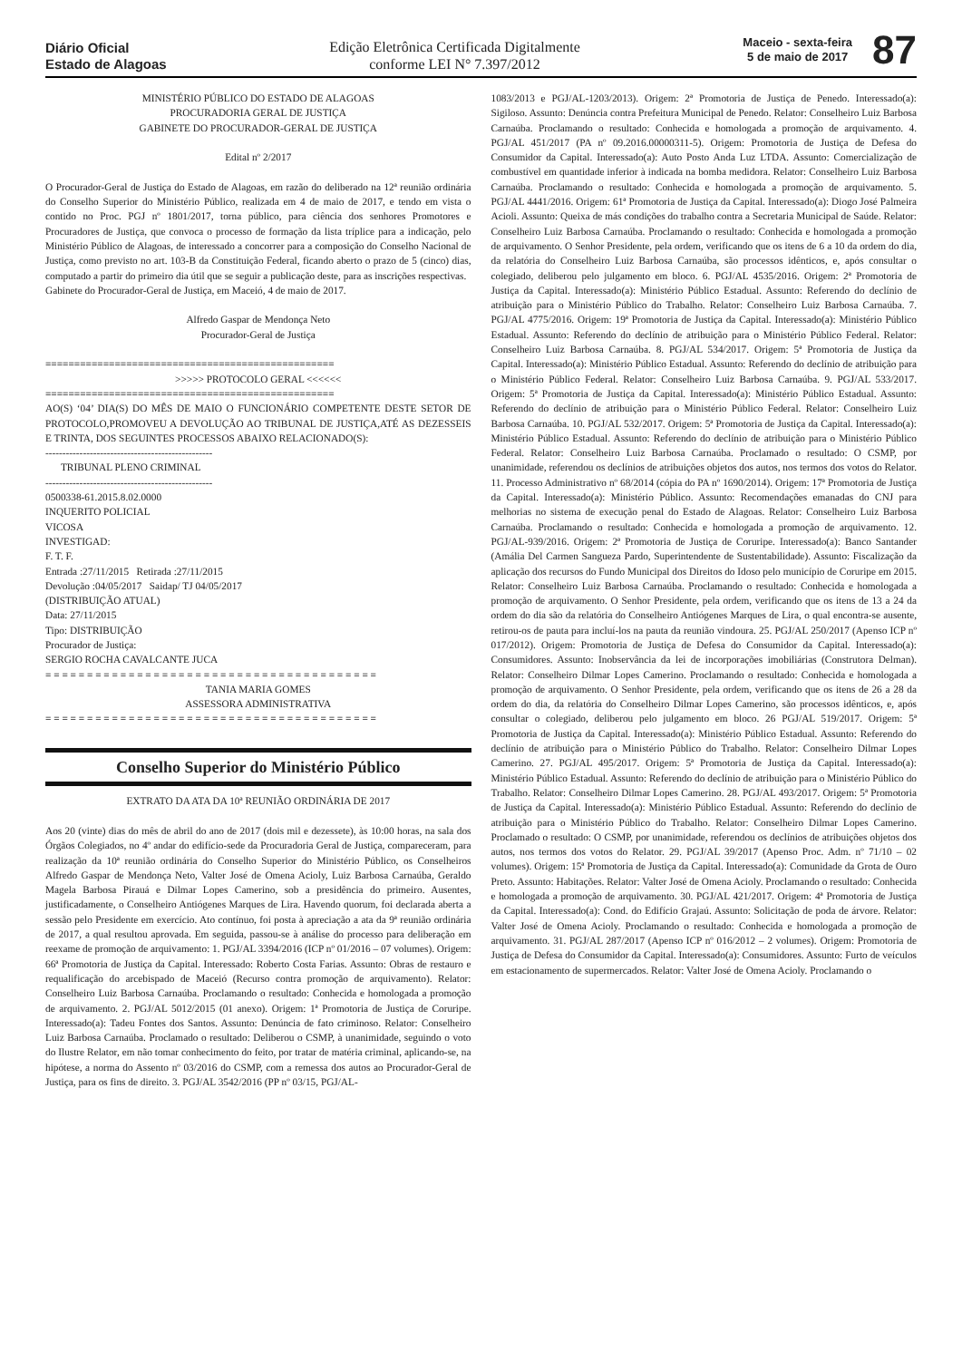Diário Oficial
Estado de Alagoas
Edição Eletrônica Certificada Digitalmente
conforme LEI N° 7.397/2012
Maceio - sexta-feira
5 de maio de 2017
87
MINISTÉRIO PÚBLICO DO ESTADO DE ALAGOAS
PROCURADORIA GERAL DE JUSTIÇA
GABINETE DO PROCURADOR-GERAL DE JUSTIÇA
Edital nº 2/2017
O Procurador-Geral de Justiça do Estado de Alagoas, em razão do deliberado na 12ª reunião ordinária do Conselho Superior do Ministério Público, realizada em 4 de maio de 2017, e tendo em vista o contido no Proc. PGJ nº 1801/2017, torna público, para ciência dos senhores Promotores e Procuradores de Justiça, que convoca o processo de formação da lista tríplice para a indicação, pelo Ministério Público de Alagoas, de interessado a concorrer para a composição do Conselho Nacional de Justiça, como previsto no art. 103-B da Constituição Federal, ficando aberto o prazo de 5 (cinco) dias, computado a partir do primeiro dia útil que se seguir a publicação deste, para as inscrições respectivas.
Gabinete do Procurador-Geral de Justiça, em Maceió, 4 de maio de 2017.
Alfredo Gaspar de Mendonça Neto
Procurador-Geral de Justiça
==================================================
>>>>> PROTOCOLO GERAL <<<<<<
==================================================
AO(S) ‘04’ DIA(S) DO MÊS DE MAIO O FUNCIONÁRIO COMPETENTE DESTE SETOR DE PROTOCOLO,PROMOVEU A DEVOLUÇÃO AO TRIBUNAL DE JUSTIÇA,ATÉ AS DEZESSEIS E TRINTA, DOS SEGUINTES PROCESSOS ABAIXO RELACIONADO(S):
-------------------------------------------------
TRIBUNAL PLENO CRIMINAL
-------------------------------------------------
0500338-61.2015.8.02.0000
INQUERITO POLICIAL
VICOSA
INVESTIGAD:
F. T. F.
Entrada :27/11/2015 Retirada :27/11/2015
Devolução :04/05/2017 Saidap/ TJ 04/05/2017
(DISTRIBUIÇÃO ATUAL)
Data: 27/11/2015
Tipo: DISTRIBUIÇÃO
Procurador de Justiça:
SERGIO ROCHA CAVALCANTE JUCA
= = = = = = = = = = = = = = = = = = = = = = = = = = = = = = = = = = = = = = = =
TANIA MARIA GOMES
ASSESSORA ADMINISTRATIVA
= = = = = = = = = = = = = = = = = = = = = = = = = = = = = = = = = = = = = = = =
Conselho Superior do Ministério Público
EXTRATO DA ATA DA 10ª REUNIÃO ORDINÁRIA DE 2017
Aos 20 (vinte) dias do mês de abril do ano de 2017 (dois mil e dezessete), às 10:00 horas, na sala dos Órgãos Colegiados, no 4º andar do edifício-sede da Procuradoria Geral de Justiça, compareceram, para realização da 10ª reunião ordinária do Conselho Superior do Ministério Público, os Conselheiros Alfredo Gaspar de Mendonça Neto, Valter José de Omena Acioly, Luiz Barbosa Carnaúba, Geraldo Magela Barbosa Pirauá e Dilmar Lopes Camerino, sob a presidência do primeiro. Ausentes, justificadamente, o Conselheiro Antiógenes Marques de Lira. Havendo quorum, foi declarada aberta a sessão pelo Presidente em exercício. Ato contínuo, foi posta à apreciação a ata da 9ª reunião ordinária de 2017, a qual resultou aprovada. Em seguida, passou-se à análise do processo para deliberação em reexame de promoção de arquivamento: 1. PGJ/AL 3394/2016 (ICP nº 01/2016 – 07 volumes). Origem: 66ª Promotoria de Justiça da Capital. Interessado: Roberto Costa Farias. Assunto: Obras de restauro e requalificação do arcebispado de Maceió (Recurso contra promoção de arquivamento). Relator: Conselheiro Luiz Barbosa Carnaúba. Proclamando o resultado: Conhecida e homologada a promoção de arquivamento. 2. PGJ/AL 5012/2015 (01 anexo). Origem: 1ª Promotoria de Justiça de Coruripe. Interessado(a): Tadeu Fontes dos Santos. Assunto: Denúncia de fato criminoso. Relator: Conselheiro Luiz Barbosa Carnaúba. Proclamado o resultado: Deliberou o CSMP, à unanimidade, seguindo o voto do Ilustre Relator, em não tomar conhecimento do feito, por tratar de matéria criminal, aplicando-se, na hipótese, a norma do Assento nº 03/2016 do CSMP, com a remessa dos autos ao Procurador-Geral de Justiça, para os fins de direito. 3. PGJ/AL 3542/2016 (PP nº 03/15, PGJ/AL-
1083/2013 e PGJ/AL-1203/2013). Origem: 2ª Promotoria de Justiça de Penedo. Interessado(a): Sigiloso. Assunto: Denúncia contra Prefeitura Municipal de Penedo. Relator: Conselheiro Luiz Barbosa Carnaúba. Proclamando o resultado: Conhecida e homologada a promoção de arquivamento. 4. PGJ/AL 451/2017 (PA nº 09.2016.00000311-5). Origem: Promotoria de Justiça de Defesa do Consumidor da Capital. Interessado(a): Auto Posto Anda Luz LTDA. Assunto: Comercialização de combustível em quantidade inferior à indicada na bomba medidora. Relator: Conselheiro Luiz Barbosa Carnaúba. Proclamando o resultado: Conhecida e homologada a promoção de arquivamento. 5. PGJ/AL 4441/2016. Origem: 61ª Promotoria de Justiça da Capital. Interessado(a): Diogo José Palmeira Acioli. Assunto: Queixa de más condições do trabalho contra a Secretaria Municipal de Saúde. Relator: Conselheiro Luiz Barbosa Carnaúba. Proclamando o resultado: Conhecida e homologada a promoção de arquivamento. O Senhor Presidente, pela ordem, verificando que os itens de 6 a 10 da ordem do dia, da relatória do Conselheiro Luiz Barbosa Carnaúba, são processos idênticos, e, após consultar o colegiado, deliberou pelo julgamento em bloco. 6. PGJ/AL 4535/2016. Origem: 2ª Promotoria de Justiça da Capital. Interessado(a): Ministério Público Estadual. Assunto: Referendo do declínio de atribuição para o Ministério Público do Trabalho. Relator: Conselheiro Luiz Barbosa Carnaúba. 7. PGJ/AL 4775/2016. Origem: 19ª Promotoria de Justiça da Capital. Interessado(a): Ministério Público Estadual. Assunto: Referendo do declínio de atribuição para o Ministério Público Federal. Relator: Conselheiro Luiz Barbosa Carnaúba. 8. PGJ/AL 534/2017. Origem: 5ª Promotoria de Justiça da Capital. Interessado(a): Ministério Público Estadual. Assunto: Referendo do declínio de atribuição para o Ministério Público Federal. Relator: Conselheiro Luiz Barbosa Carnaúba. 9. PGJ/AL 533/2017. Origem: 5ª Promotoria de Justiça da Capital. Interessado(a): Ministério Público Estadual. Assunto: Referendo do declínio de atribuição para o Ministério Público Federal. Relator: Conselheiro Luiz Barbosa Carnaúba. 10. PGJ/AL 532/2017. Origem: 5ª Promotoria de Justiça da Capital. Interessado(a): Ministério Público Estadual. Assunto: Referendo do declínio de atribuição para o Ministério Público Federal. Relator: Conselheiro Luiz Barbosa Carnaúba. Proclamado o resultado: O CSMP, por unanimidade, referendou os declínios de atribuições objetos dos autos, nos termos dos votos do Relator. 11. Processo Administrativo nº 68/2014 (cópia do PA nº 1690/2014). Origem: 17ª Promotoria de Justiça da Capital. Interessado(a): Ministério Público. Assunto: Recomendações emanadas do CNJ para melhorias no sistema de execução penal do Estado de Alagoas. Relator: Conselheiro Luiz Barbosa Carnaúba. Proclamando o resultado: Conhecida e homologada a promoção de arquivamento. 12. PGJ/AL-939/2016. Origem: 2ª Promotoria de Justiça de Coruripe. Interessado(a): Banco Santander (Amália Del Carmen Sangueza Pardo, Superintendente de Sustentabilidade). Assunto: Fiscalização da aplicação dos recursos do Fundo Municipal dos Direitos do Idoso pelo município de Coruripe em 2015. Relator: Conselheiro Luiz Barbosa Carnaúba. Proclamando o resultado: Conhecida e homologada a promoção de arquivamento. O Senhor Presidente, pela ordem, verificando que os itens de 13 a 24 da ordem do dia são da relatória do Conselheiro Antiógenes Marques de Lira, o qual encontra-se ausente, retirou-os de pauta para incluí-los na pauta da reunião vindoura. 25. PGJ/AL 250/2017 (Apenso ICP nº 017/2012). Origem: Promotoria de Justiça de Defesa do Consumidor da Capital. Interessado(a): Consumidores. Assunto: Inobservância da lei de incorporações imobiliárias (Construtora Delman). Relator: Conselheiro Dilmar Lopes Camerino. Proclamando o resultado: Conhecida e homologada a promoção de arquivamento. O Senhor Presidente, pela ordem, verificando que os itens de 26 a 28 da ordem do dia, da relatória do Conselheiro Dilmar Lopes Camerino, são processos idênticos, e, após consultar o colegiado, deliberou pelo julgamento em bloco. 26 PGJ/AL 519/2017. Origem: 5ª Promotoria de Justiça da Capital. Interessado(a): Ministério Público Estadual. Assunto: Referendo do declínio de atribuição para o Ministério Público do Trabalho. Relator: Conselheiro Dilmar Lopes Camerino. 27. PGJ/AL 495/2017. Origem: 5ª Promotoria de Justiça da Capital. Interessado(a): Ministério Público Estadual. Assunto: Referendo do declínio de atribuição para o Ministério Público do Trabalho. Relator: Conselheiro Dilmar Lopes Camerino. 28. PGJ/AL 493/2017. Origem: 5ª Promotoria de Justiça da Capital. Interessado(a): Ministério Público Estadual. Assunto: Referendo do declínio de atribuição para o Ministério Público do Trabalho. Relator: Conselheiro Dilmar Lopes Camerino. Proclamado o resultado: O CSMP, por unanimidade, referendou os declínios de atribuições objetos dos autos, nos termos dos votos do Relator. 29. PGJ/AL 39/2017 (Apenso Proc. Adm. nº 71/10 – 02 volumes). Origem: 15ª Promotoria de Justiça da Capital. Interessado(a): Comunidade da Grota de Ouro Preto. Assunto: Habitações. Relator: Valter José de Omena Acioly. Proclamando o resultado: Conhecida e homologada a promoção de arquivamento. 30. PGJ/AL 421/2017. Origem: 4ª Promotoria de Justiça da Capital. Interessado(a): Cond. do Edifício Grajaú. Assunto: Solicitação de poda de árvore. Relator: Valter José de Omena Acioly. Proclamando o resultado: Conhecida e homologada a promoção de arquivamento. 31. PGJ/AL 287/2017 (Apenso ICP nº 016/2012 – 2 volumes). Origem: Promotoria de Justiça de Defesa do Consumidor da Capital. Interessado(a): Consumidores. Assunto: Furto de veículos em estacionamento de supermercados. Relator: Valter José de Omena Acioly. Proclamando o